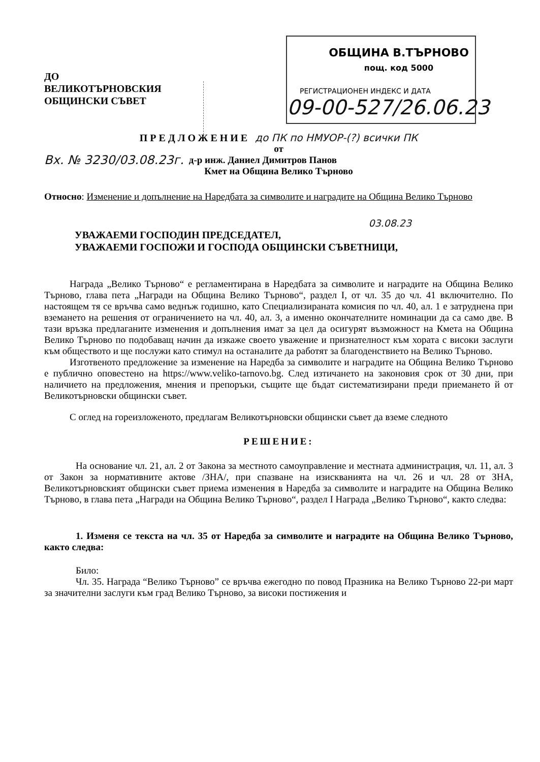ОБЩИНА В.ТЪРНОВО
пощ. код 5000
РЕГИСТРАЦИОНЕН ИНДЕКС И ДАТА
09-00-527/26.06.23
ДО
ВЕЛИКОТЪРНОВСКИЯ
ОБЩИНСКИ СЪВЕТ
ПРЕДЛОЖЕНИЕ до ПК по НМУОР-(?) всички ПК
от
Вх. № 3230/03.08.23г. д-р инж. Даниел Димитров Панов
Кмет на Община Велико Търново
Относно: Изменение и допълнение на Наредбата за символите и наградите на Община Велико Търново
03.08.23
УВАЖАЕМИ ГОСПОДИН ПРЕДСЕДАТЕЛ,
УВАЖАЕМИ ГОСПОЖИ И ГОСПОДА ОБЩИНСКИ СЪВЕТНИЦИ,
Награда „Велико Търново“ е регламентирана в Наредбата за символите и наградите на Община Велико Търново, глава пета „Награди на Община Велико Търново“, раздел І, от чл. 35 до чл. 41 включително. По настоящем тя се връчва само веднъж годишно, като Специализираната комисия по чл. 40, ал. 1 е затруднена при вземането на решения от ограничението на чл. 40, ал. 3, а именно окончателните номинации да са само две. В тази връзка предлаганите изменения и допълнения имат за цел да осигурят възможност на Кмета на Община Велико Търново по подобаващ начин да изкаже своето уважение и признателност към хората с високи заслуги към обществото и ще послужи като стимул на останалите да работят за благоденствието на Велико Търново.
Изготвеното предложение за изменение на Наредба за символите и наградите на Община Велико Търново е публично оповестено на https://www.veliko-tarnovo.bg. След изтичането на законовия срок от 30 дни, при наличието на предложения, мнения и препоръки, същите ще бъдат систематизирани преди приемането й от Великотърновски общински съвет.
С оглед на гореизложеното, предлагам Великотърновски общински съвет да вземе следното
РЕШЕНИЕ:
На основание чл. 21, ал. 2 от Закона за местното самоуправление и местната администрация, чл. 11, ал. 3 от Закон за нормативните актове /ЗНА/, при спазване на изискванията на чл. 26 и чл. 28 от ЗНА, Великотърновският общински съвет приема изменения в Наредба за символите и наградите на Община Велико Търново, в глава пета „Награди на Община Велико Търново“, раздел І Награда „Велико Търново“, както следва:
1. Изменя се текста на чл. 35 от Наредба за символите и наградите на Община Велико Търново, както следва:
Било:
Чл. 35. Награда “Велико Търново” се връчва ежегодно по повод Празника на Велико Търново 22-ри март за значителни заслуги към град Велико Търново, за високи постижения и